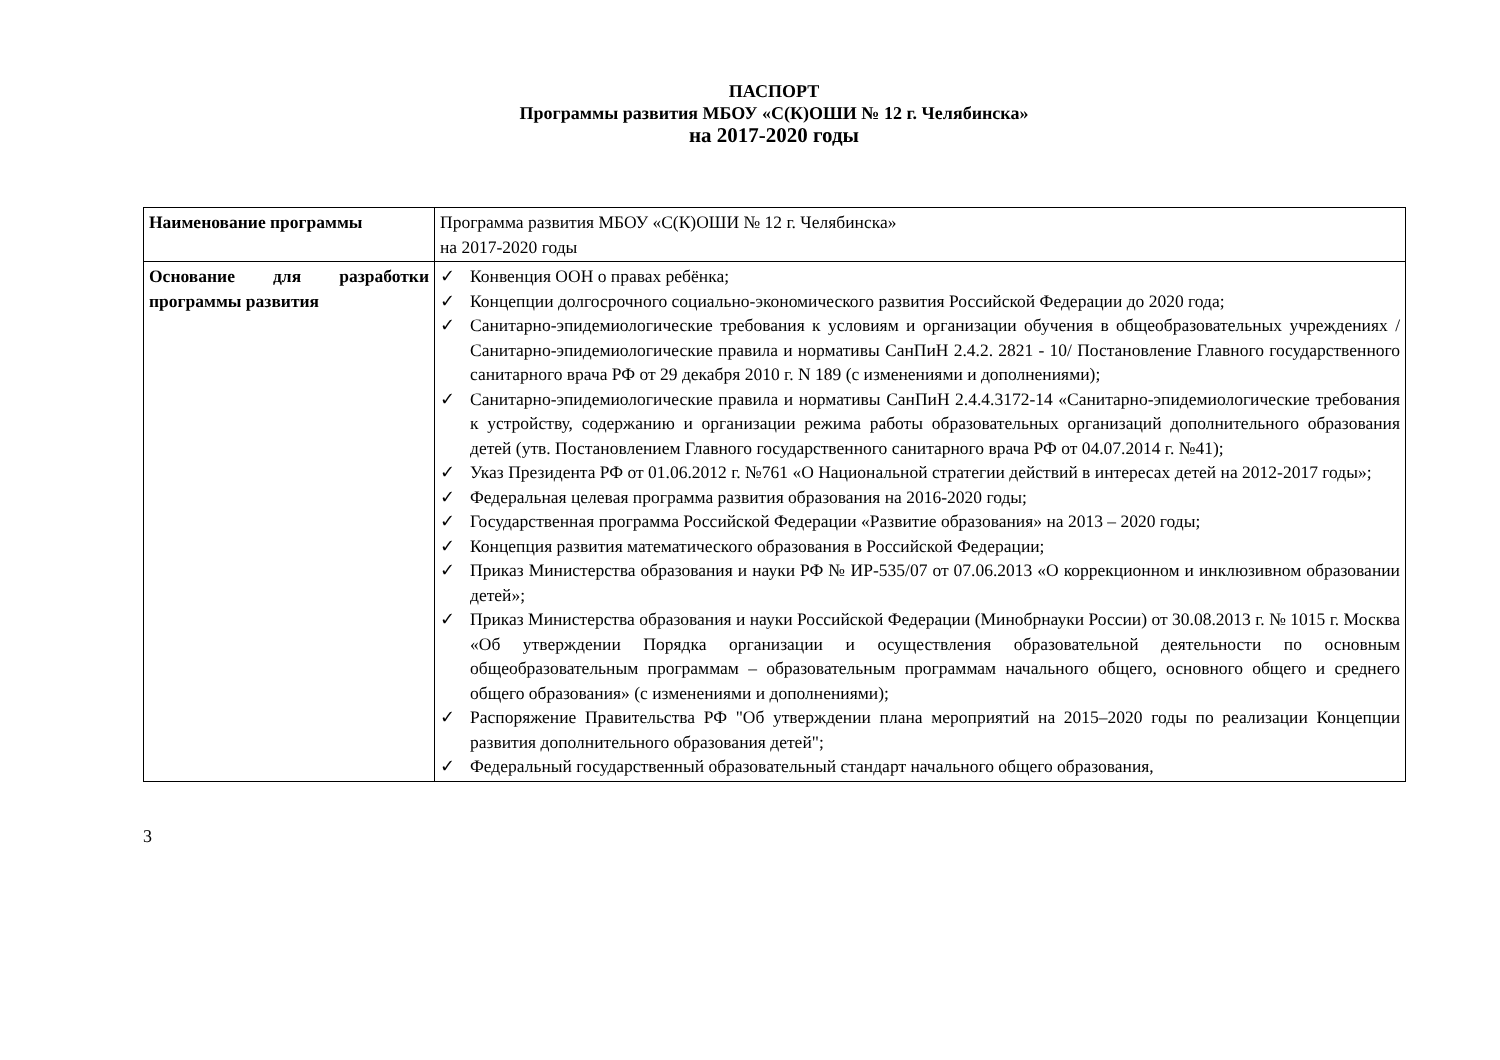ПАСПОРТ
Программы развития МБОУ «С(К)ОШИ № 12 г. Челябинска»
на 2017-2020 годы
| Наименование программы | Программа развития МБОУ «С(К)ОШИ № 12 г. Челябинска» на 2017-2020 годы |
| Основание для разработки программы развития | ✓ Конвенция ООН о правах ребёнка; ✓ Концепции долгосрочного социально-экономического развития Российской Федерации до 2020 года; ✓ Санитарно-эпидемиологические требования к условиям и организации обучения в общеобразовательных учреждениях /Санитарно-эпидемиологические правила и нормативы СанПиН 2.4.2. 2821 - 10/ Постановление Главного государственного санитарного врача РФ от 29 декабря 2010 г. N 189 (с изменениями и дополнениями); ✓ Санитарно-эпидемиологические правила и нормативы СанПиН 2.4.4.3172-14 «Санитарно-эпидемиологические требования к устройству, содержанию и организации режима работы образовательных организаций дополнительного образования детей (утв. Постановлением Главного государственного санитарного врача РФ от 04.07.2014 г. №41); ✓ Указ Президента РФ от 01.06.2012 г. №761 «О Национальной стратегии действий в интересах детей на 2012-2017 годы»; ✓ Федеральная целевая программа развития образования на 2016-2020 годы; ✓ Государственная программа Российской Федерации «Развитие образования» на 2013 – 2020 годы; ✓ Концепция развития математического образования в Российской Федерации; ✓ Приказ Министерства образования и науки РФ № ИР-535/07 от 07.06.2013 «О коррекционном и инклюзивном образовании детей»; ✓ Приказ Министерства образования и науки Российской Федерации (Минобрнауки России) от 30.08.2013 г. № 1015 г. Москва «Об утверждении Порядка организации и осуществления образовательной деятельности по основным общеобразовательным программам – образовательным программам начального общего, основного общего и среднего общего образования» (с изменениями и дополнениями); ✓ Распоряжение Правительства РФ "Об утверждении плана мероприятий на 2015–2020 годы по реализации Концепции развития дополнительного образования детей"; ✓ Федеральный государственный образовательный стандарт начального общего образования, |
3